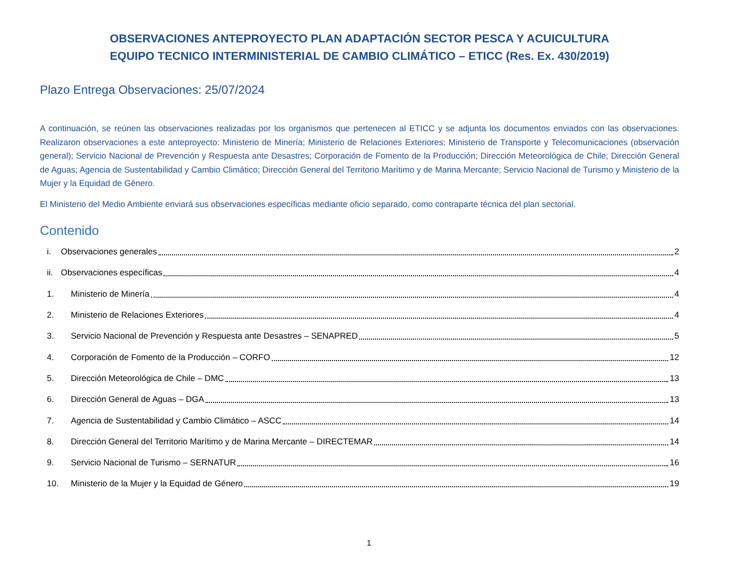OBSERVACIONES ANTEPROYECTO PLAN ADAPTACIÓN SECTOR PESCA Y ACUICULTURA
EQUIPO TECNICO INTERMINISTERIAL DE CAMBIO CLIMÁTICO – ETICC (Res. Ex. 430/2019)
Plazo Entrega Observaciones: 25/07/2024
A continuación, se reúnen las observaciones realizadas por los organismos que pertenecen al ETICC y se adjunta los documentos enviados con las observaciones. Realizaron observaciones a este anteproyecto: Ministerio de Minería; Ministerio de Relaciones Exteriores; Ministerio de Transporte y Telecomunicaciones (observación general); Servicio Nacional de Prevención y Respuesta ante Desastres; Corporación de Fomento de la Producción; Dirección Meteorológica de Chile; Dirección General de Aguas; Agencia de Sustentabilidad y Cambio Climático; Dirección General del Territorio Marítimo y de Marina Mercante; Servicio Nacional de Turismo y Ministerio de la Mujer y la Equidad de Género.
El Ministerio del Medio Ambiente enviará sus observaciones específicas mediante oficio separado, como contraparte técnica del plan sectorial.
Contenido
i. Observaciones generales 2
ii. Observaciones específicas 4
1. Ministerio de Minería 4
2. Ministerio de Relaciones Exteriores 4
3. Servicio Nacional de Prevención y Respuesta ante Desastres – SENAPRED 5
4. Corporación de Fomento de la Producción – CORFO 12
5. Dirección Meteorológica de Chile – DMC 13
6. Dirección General de Aguas – DGA 13
7. Agencia de Sustentabilidad y Cambio Climático – ASCC 14
8. Dirección General del Territorio Marítimo y de Marina Mercante – DIRECTEMAR 14
9. Servicio Nacional de Turismo – SERNATUR 16
10. Ministerio de la Mujer y la Equidad de Género 19
1